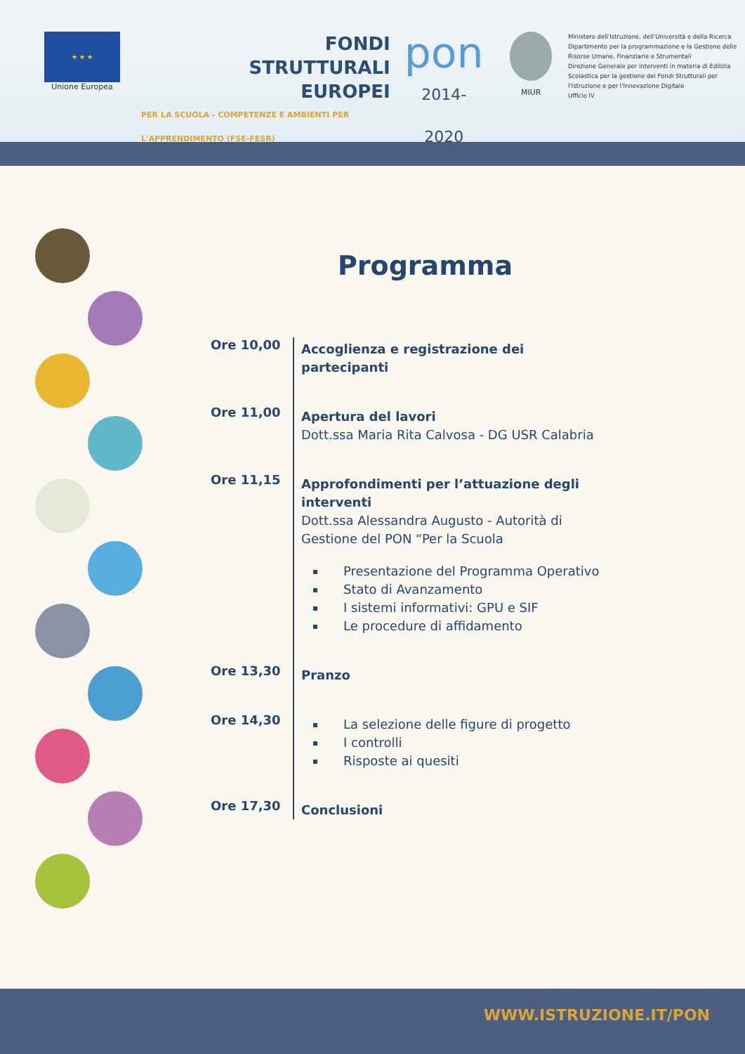★ ★ ★
Unione Europea
FONDI
STRUTTURALI
EUROPEI
PER LA SCUOLA - COMPETENZE E AMBIENTI PER L'APPRENDIMENTO (FSE-FESR)
pon
2014-2020
MIUR
Ministero dell'Istruzione, dell'Università e della Ricerca
Dipartimento per la programmazione e la Gestione delle Risorse Umane, Finanziarie e Strumentali
Direzione Generale per interventi in materia di Edilizia Scolastica per la gestione dei Fondi Strutturali per l'Istruzione e per l'Innovazione Digitale
Ufficio IV
Programma
Ore 10,00
Accoglienza e registrazione dei partecipanti
Ore 11,00
Apertura del lavori
Dott.ssa Maria Rita Calvosa - DG USR Calabria
Ore 11,15
Approfondimenti per l’attuazione degli interventi
Dott.ssa Alessandra Augusto - Autorità di Gestione del PON “Per la Scuola
Presentazione del Programma Operativo
Stato di Avanzamento
I sistemi informativi: GPU e SIF
Le procedure di affidamento
Ore 13,30
Pranzo
Ore 14,30
La selezione delle figure di progetto
I controlli
Risposte ai quesiti
Ore 17,30
Conclusioni
WWW.ISTRUZIONE.IT/PON